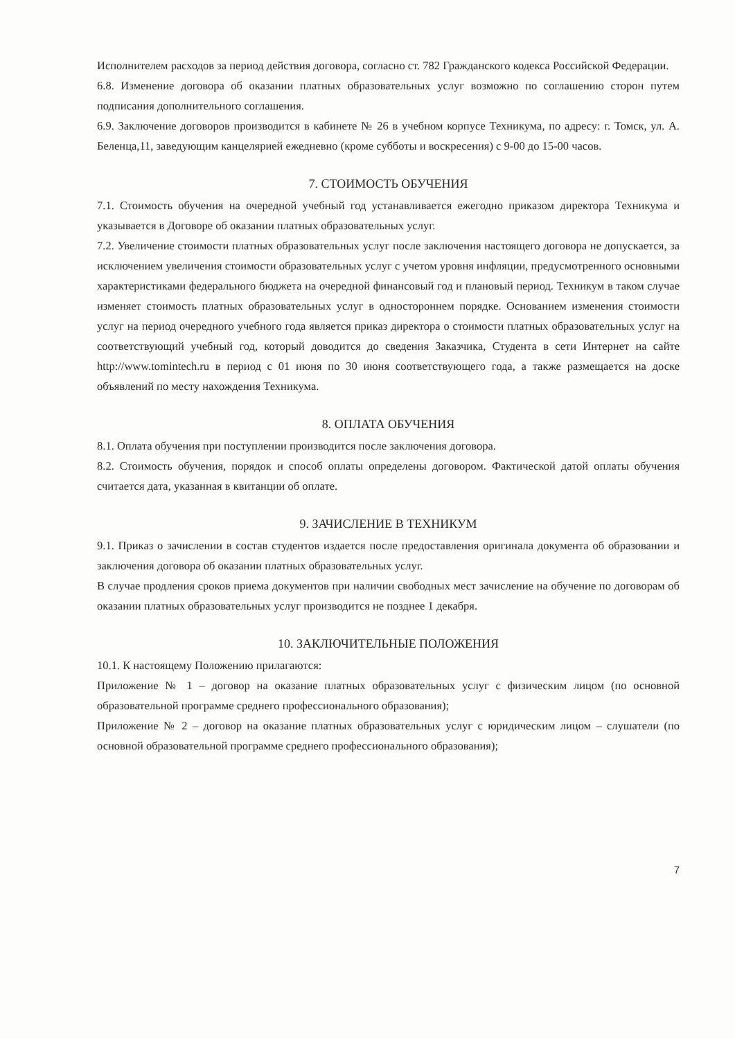Исполнителем расходов за период действия договора, согласно ст. 782 Гражданского кодекса Российской Федерации.
6.8. Изменение договора об оказании платных образовательных услуг возможно по соглашению сторон путем подписания дополнительного соглашения.
6.9. Заключение договоров производится в кабинете № 26 в учебном корпусе Техникума, по адресу: г. Томск, ул. А. Беленца,11, заведующим канцелярией ежедневно (кроме субботы и воскресения) с 9-00 до 15-00 часов.
7. СТОИМОСТЬ ОБУЧЕНИЯ
7.1. Стоимость обучения на очередной учебный год устанавливается ежегодно приказом директора Техникума и указывается в Договоре об оказании платных образовательных услуг.
7.2. Увеличение стоимости платных образовательных услуг после заключения настоящего договора не допускается, за исключением увеличения стоимости образовательных услуг с учетом уровня инфляции, предусмотренного основными характеристиками федерального бюджета на очередной финансовый год и плановый период. Техникум в таком случае изменяет стоимость платных образовательных услуг в одностороннем порядке. Основанием изменения стоимости услуг на период очередного учебного года является приказ директора о стоимости платных образовательных услуг на соответствующий учебный год, который доводится до сведения Заказчика, Студента в сети Интернет на сайте http://www.tomintech.ru в период с 01 июня по 30 июня соответствующего года, а также размещается на доске объявлений по месту нахождения Техникума.
8. ОПЛАТА ОБУЧЕНИЯ
8.1. Оплата обучения при поступлении производится после заключения договора.
8.2. Стоимость обучения, порядок и способ оплаты определены договором. Фактической датой оплаты обучения считается дата, указанная в квитанции об оплате.
9. ЗАЧИСЛЕНИЕ В ТЕХНИКУМ
9.1. Приказ о зачислении в состав студентов издается после предоставления оригинала документа об образовании и заключения договора об оказании платных образовательных услуг.
В случае продления сроков приема документов при наличии свободных мест зачисление на обучение по договорам об оказании платных образовательных услуг производится не позднее 1 декабря.
10. ЗАКЛЮЧИТЕЛЬНЫЕ ПОЛОЖЕНИЯ
10.1. К настоящему Положению прилагаются:
Приложение № 1 – договор на оказание платных образовательных услуг с физическим лицом (по основной образовательной программе среднего профессионального образования);
Приложение № 2 – договор на оказание платных образовательных услуг с юридическим лицом – слушатели (по основной образовательной программе среднего профессионального образования);
7